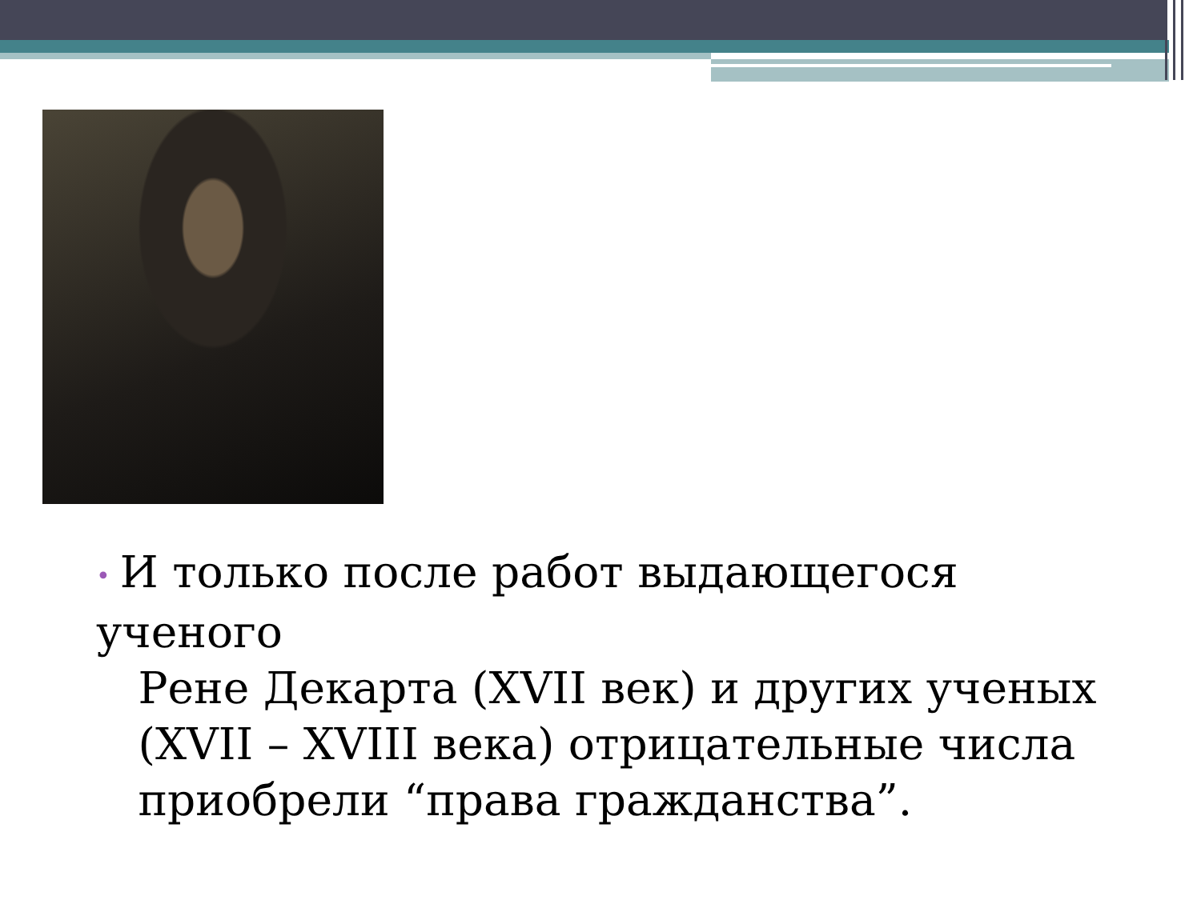• И только после работ выдающегося ученого
Рене Декарта (XVII век) и других ученых
(XVII – XVIII века) отрицательные числа
приобрели “права гражданства”.